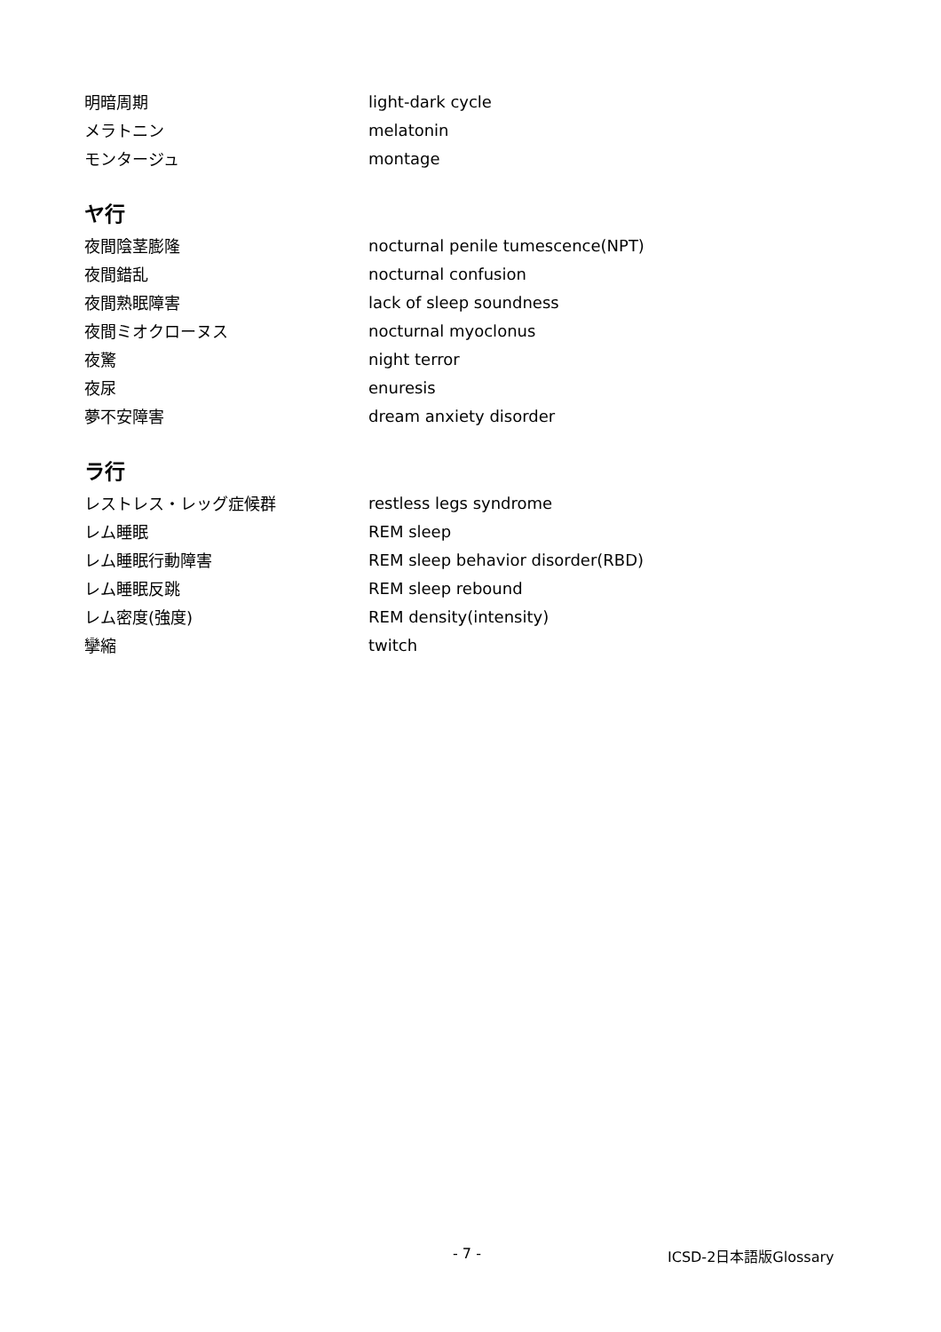| 明暗周期 | light-dark cycle |
| メラトニン | melatonin |
| モンタージュ | montage |
ヤ行
| 夜間陰茎膨隆 | nocturnal penile tumescence(NPT) |
| 夜間錯乱 | nocturnal confusion |
| 夜間熟眠障害 | lack of sleep soundness |
| 夜間ミオクローヌス | nocturnal myoclonus |
| 夜驚 | night terror |
| 夜尿 | enuresis |
| 夢不安障害 | dream anxiety disorder |
ラ行
| レストレス・レッグ症候群 | restless legs syndrome |
| レム睡眠 | REM sleep |
| レム睡眠行動障害 | REM sleep behavior disorder(RBD) |
| レム睡眠反跳 | REM sleep rebound |
| レム密度(強度) | REM density(intensity) |
| 攣縮 | twitch |
- 7 - ICSD-2日本語版Glossary